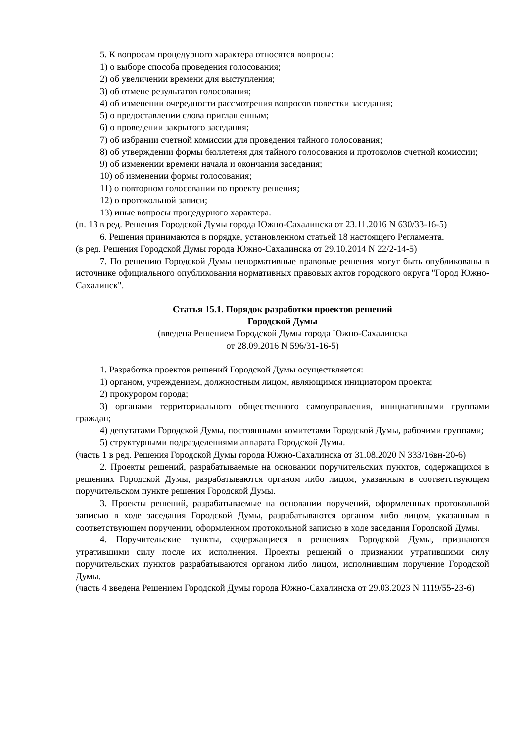5. К вопросам процедурного характера относятся вопросы:
1) о выборе способа проведения голосования;
2) об увеличении времени для выступления;
3) об отмене результатов голосования;
4) об изменении очередности рассмотрения вопросов повестки заседания;
5) о предоставлении слова приглашенным;
6) о проведении закрытого заседания;
7) об избрании счетной комиссии для проведения тайного голосования;
8) об утверждении формы бюллетеня для тайного голосования и протоколов счетной комиссии;
9) об изменении времени начала и окончания заседания;
10) об изменении формы голосования;
11) о повторном голосовании по проекту решения;
12) о протокольной записи;
13) иные вопросы процедурного характера.
(п. 13 в ред. Решения Городской Думы города Южно-Сахалинска от 23.11.2016 N 630/33-16-5)
6. Решения принимаются в порядке, установленном статьей 18 настоящего Регламента.
(в ред. Решения Городской Думы города Южно-Сахалинска от 29.10.2014 N 22/2-14-5)
7. По решению Городской Думы ненормативные правовые решения могут быть опубликованы в источнике официального опубликования нормативных правовых актов городского округа "Город Южно-Сахалинск".
Статья 15.1. Порядок разработки проектов решений
Городской Думы
(введена Решением Городской Думы города Южно-Сахалинска
от 28.09.2016 N 596/31-16-5)
1. Разработка проектов решений Городской Думы осуществляется:
1) органом, учреждением, должностным лицом, являющимся инициатором проекта;
2) прокурором города;
3) органами территориального общественного самоуправления, инициативными группами граждан;
4) депутатами Городской Думы, постоянными комитетами Городской Думы, рабочими группами;
5) структурными подразделениями аппарата Городской Думы.
(часть 1 в ред. Решения Городской Думы города Южно-Сахалинска от 31.08.2020 N 333/16вн-20-6)
2. Проекты решений, разрабатываемые на основании поручительских пунктов, содержащихся в решениях Городской Думы, разрабатываются органом либо лицом, указанным в соответствующем поручительском пункте решения Городской Думы.
3. Проекты решений, разрабатываемые на основании поручений, оформленных протокольной записью в ходе заседания Городской Думы, разрабатываются органом либо лицом, указанным в соответствующем поручении, оформленном протокольной записью в ходе заседания Городской Думы.
4. Поручительские пункты, содержащиеся в решениях Городской Думы, признаются утратившими силу после их исполнения. Проекты решений о признании утратившими силу поручительских пунктов разрабатываются органом либо лицом, исполнившим поручение Городской Думы.
(часть 4 введена Решением Городской Думы города Южно-Сахалинска от 29.03.2023 N 1119/55-23-6)